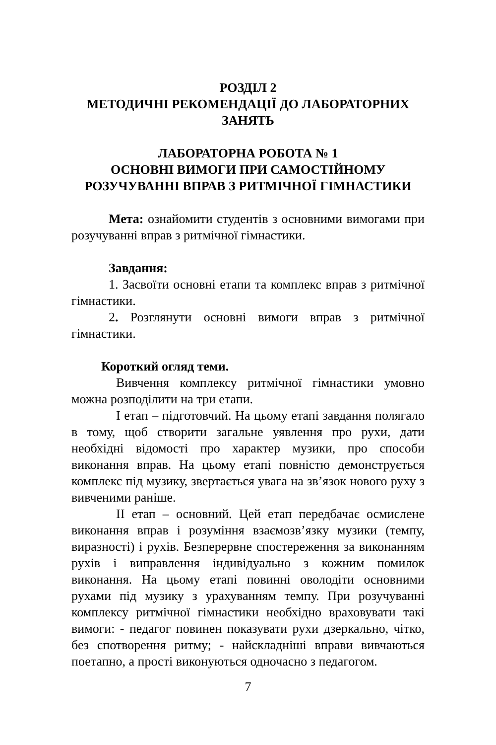РОЗДІЛ 2
МЕТОДИЧНІ РЕКОМЕНДАЦІЇ ДО ЛАБОРАТОРНИХ ЗАНЯТЬ
ЛАБОРАТОРНА РОБОТА № 1
ОСНОВНІ ВИМОГИ ПРИ САМОСТІЙНОМУ
РОЗУЧУВАННІ ВПРАВ З РИТМІЧНОЇ ГІМНАСТИКИ
Мета: ознайомити студентів з основними вимогами при розучуванні вправ з ритмічної гімнастики.
Завдання:
1. Засвоїти основні етапи та комплекс вправ з ритмічної гімнастики.
2. Розглянути основні вимоги вправ з ритмічної гімнастики.
Короткий огляд теми.
Вивчення комплексу ритмічної гімнастики умовно можна розподілити на три етапи.
I етап – підготовчий. На цьому етапі завдання полягало в тому, щоб створити загальне уявлення про рухи, дати необхідні відомості про характер музики, про способи виконання вправ. На цьому етапі повністю демонструється комплекс під музику, звертається увага на зв’язок нового руху з вивченими раніше.
II етап – основний. Цей етап передбачає осмислене виконання вправ і розуміння взаємозв’язку музики (темпу, виразності) і рухів. Безперервне спостереження за виконанням рухів і виправлення індивідуально з кожним помилок виконання. На цьому етапі повинні оволодіти основними рухами під музику з урахуванням темпу. При розучуванні комплексу ритмічної гімнастики необхідно враховувати такі вимоги: - педагог повинен показувати рухи дзеркально, чітко, без спотворення ритму; - найскладніші вправи вивчаються поетапно, а прості виконуються одночасно з педагогом.
7